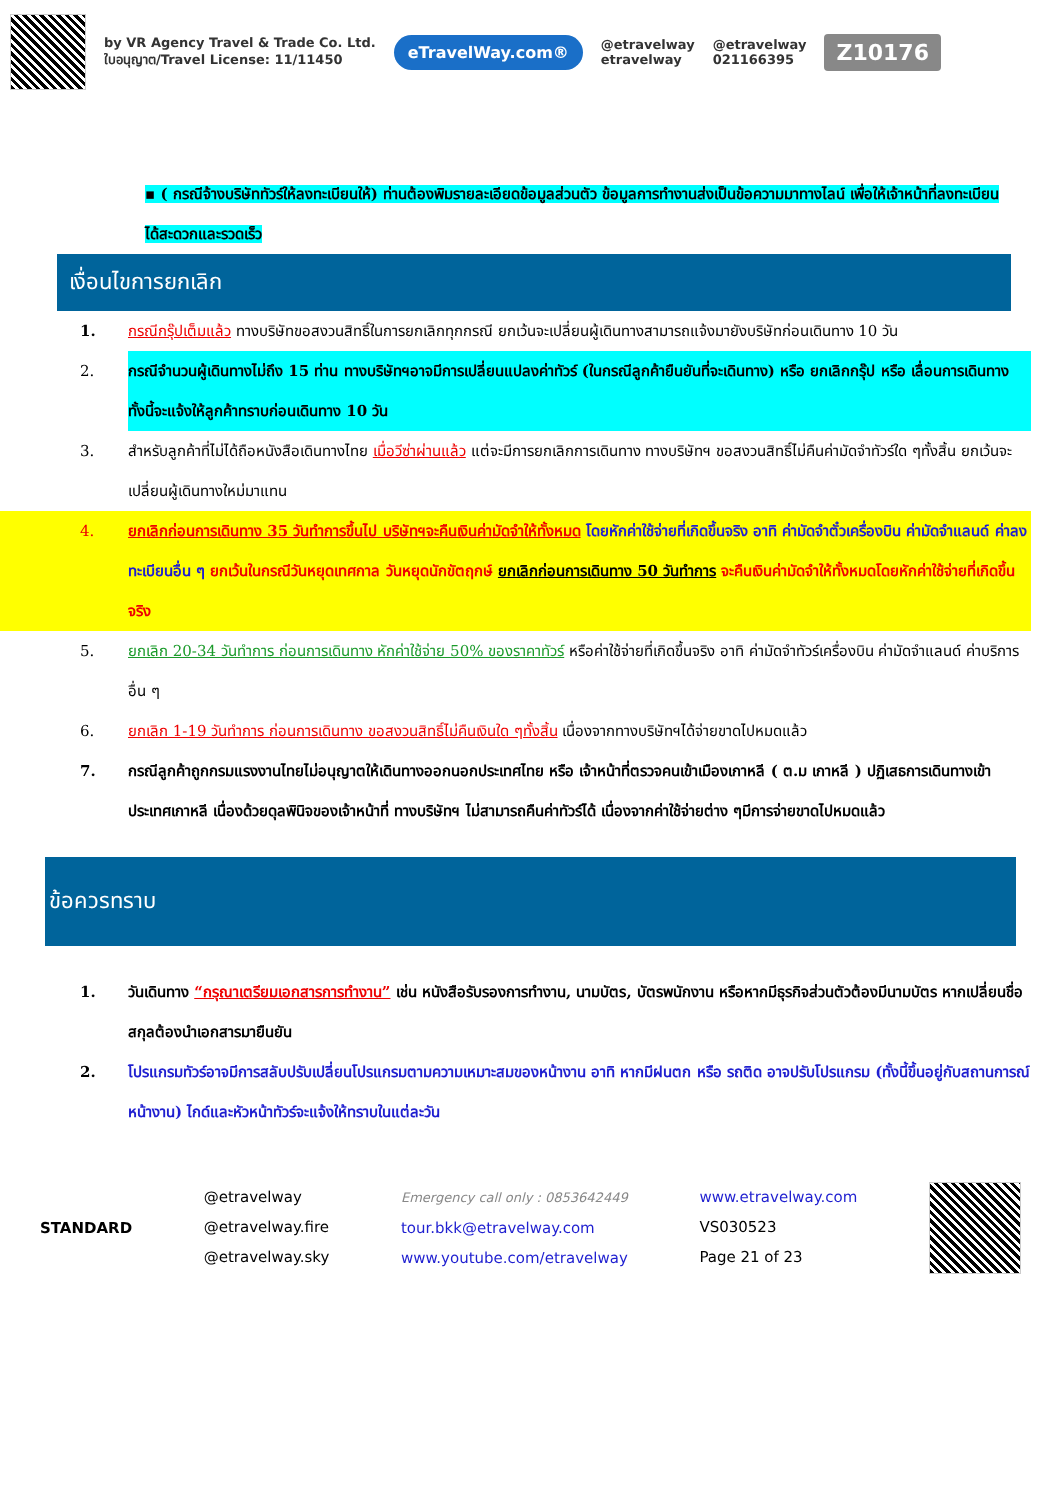by VR Agency Travel & Trade Co. Ltd.
ใบอนุญาต/Travel License: 11/11450
eTravelWay.com®
@etravelway
etravelway
@etravelway
021166395
Z10176
▪ ( กรณีจ้างบริษัททัวร์ให้ลงทะเบียนให้) ท่านต้องพิมรายละเอียดข้อมูลส่วนตัว ข้อมูลการทำงานส่งเป็นข้อความมาทางไลน์ เพื่อให้เจ้าหน้าที่ลงทะเบียนได้สะดวกและรวดเร็ว
เงื่อนไขการยกเลิก
1. กรณีกรุ๊ปเต็มแล้ว ทางบริษัทขอสงวนสิทธิ์ในการยกเลิกทุกกรณี ยกเว้นจะเปลี่ยนผู้เดินทางสามารถแจ้งมายังบริษัทก่อนเดินทาง 10 วัน
2. กรณีจำนวนผู้เดินทางไม่ถึง 15 ท่าน ทางบริษัทฯอาจมีการเปลี่ยนแปลงค่าทัวร์ (ในกรณีลูกค้ายืนยันที่จะเดินทาง) หรือ ยกเลิกกรุ๊ป หรือ เลื่อนการเดินทาง ทั้งนี้จะแจ้งให้ลูกค้าทราบก่อนเดินทาง 10 วัน
3. สำหรับลูกค้าที่ไม่ได้ถือหนังสือเดินทางไทย เมื่อวีซ่าผ่านแล้ว แต่จะมีการยกเลิกการเดินทาง ทางบริษัทฯ ขอสงวนสิทธิ์ไม่คืนค่ามัดจำทัวร์ใด ๆทั้งสิ้น ยกเว้นจะเปลี่ยนผู้เดินทางใหม่มาแทน
4. ยกเลิกก่อนการเดินทาง 35 วันทำการขึ้นไป บริษัทฯจะคืนเงินค่ามัดจำให้ทั้งหมด โดยหักค่าใช้จ่ายที่เกิดขึ้นจริง อาทิ ค่ามัดจำตั๋วเครื่องบิน ค่ามัดจำแลนด์ ค่าลงทะเบียนอื่น ๆ ยกเว้นในกรณีวันหยุดเทศกาล วันหยุดนักขัตฤกษ์ ยกเลิกก่อนการเดินทาง 50 วันทำการ จะคืนเงินค่ามัดจำให้ทั้งหมดโดยหักค่าใช้จ่ายที่เกิดขึ้นจริง
5. ยกเลิก 20-34 วันทำการ ก่อนการเดินทาง หักค่าใช้จ่าย 50% ของราคาทัวร์ หรือค่าใช้จ่ายที่เกิดขึ้นจริง อาทิ ค่ามัดจำทัวร์เครื่องบิน ค่ามัดจำแลนด์ ค่าบริการอื่น ๆ
6. ยกเลิก 1-19 วันทำการ ก่อนการเดินทาง ขอสงวนสิทธิ์ไม่คืนเงินใด ๆทั้งสิ้น เนื่องจากทางบริษัทฯได้จ่ายขาดไปหมดแล้ว
7. กรณีลูกค้าถูกกรมแรงงานไทยไม่อนุญาตให้เดินทางออกนอกประเทศไทย หรือ เจ้าหน้าที่ตรวจคนเข้าเมืองเกาหลี ( ต.ม เกาหลี ) ปฏิเสธการเดินทางเข้าประเทศเกาหลี เนื่องด้วยดุลพินิจของเจ้าหน้าที่ ทางบริษัทฯ ไม่สามารถคืนค่าทัวร์ได้ เนื่องจากค่าใช้จ่ายต่าง ๆมีการจ่ายขาดไปหมดแล้ว
ข้อควรทราบ
1. วันเดินทาง “กรุณาเตรียมเอกสารการทำงาน” เช่น หนังสือรับรองการทำงาน, นามบัตร, บัตรพนักงาน หรือหากมีธุรกิจส่วนตัวต้องมีนามบัตร หากเปลี่ยนชื่อสกุลต้องนำเอกสารมายืนยัน
2. โปรแกรมทัวร์อาจมีการสลับปรับเปลี่ยนโปรแกรมตามความเหมาะสมของหน้างาน อาทิ หากมีฝนตก หรือ รถติด อาจปรับโปรแกรม (ทั้งนี้ขึ้นอยู่กับสถานการณ์หน้างาน) ไกด์และหัวหน้าทัวร์จะแจ้งให้ทราบในแต่ละวัน
STANDARD @etravelway
@etravelway.fire
@etravelway.sky
Emergency call only : 0853642449
tour.bkk@etravelway.com
www.youtube.com/etravelway
www.etravelway.com
VS030523
Page 21 of 23